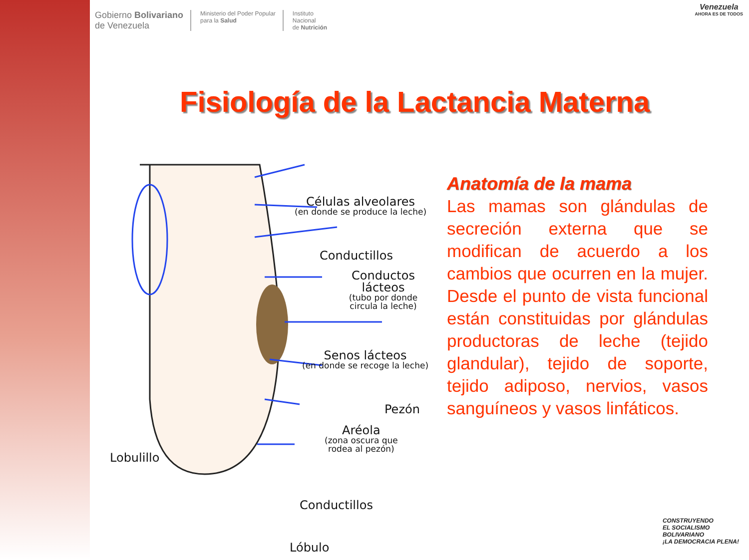Gobierno Bolivariano
de Venezuela
Ministerio del Poder Popular
para la Salud
Instituto
Nacional
de Nutrición
Venezuela
AHORA ES DE TODOS
Fisiología de la Lactancia Materna
Células alveolares
(en donde se produce la leche)
Conductillos
Conductos lácteos
(tubo por donde
circula la leche)
Senos lácteos
(en donde se recoge la leche)
Pezón
Aréola
(zona oscura que
rodea al pezón)
Conductillos
Lóbulo
Lobulillo
Anatomía de la mama
Las mamas son glándulas de secreción externa que se modifican de acuerdo a los cambios que ocurren en la mujer. Desde el punto de vista funcional están constituidas por glándulas productoras de leche (tejido glandular), tejido de soporte, tejido adiposo, nervios, vasos sanguíneos y vasos linfáticos.
CONSTRUYENDO
EL SOCIALISMO
BOLIVARIANO
¡LA DEMOCRACIA PLENA!